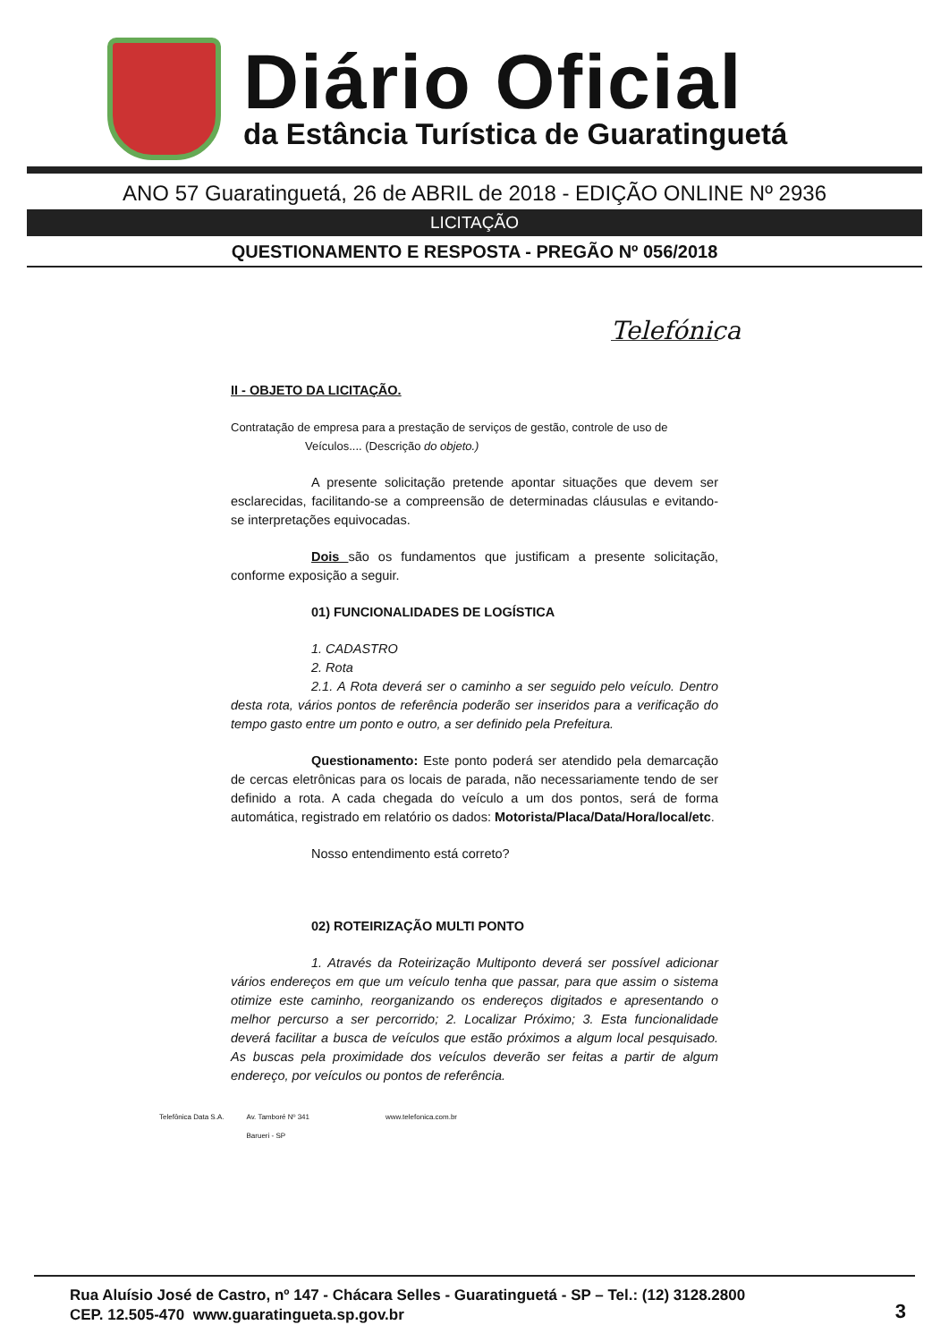Diário Oficial
da Estância Turística de Guaratinguetá
ANO 57 Guaratinguetá, 26 de ABRIL de 2018 - EDIÇÃO ONLINE Nº 2936
LICITAÇÃO
QUESTIONAMENTO E RESPOSTA - PREGÃO Nº 056/2018
Telefónica
II - OBJETO DA LICITAÇÃO.
Contratação de empresa para a prestação de serviços de gestão, controle de uso de
Veículos.... (Descrição do objeto.)
A presente solicitação pretende apontar situações que devem ser esclarecidas, facilitando-se a compreensão de determinadas cláusulas e evitando-se interpretações equivocadas.
Dois são os fundamentos que justificam a presente solicitação, conforme exposição a seguir.
01) FUNCIONALIDADES DE LOGÍSTICA
1. CADASTRO
2. Rota
2.1. A Rota deverá ser o caminho a ser seguido pelo veículo. Dentro desta rota, vários pontos de referência poderão ser inseridos para a verificação do tempo gasto entre um ponto e outro, a ser definido pela Prefeitura.
Questionamento: Este ponto poderá ser atendido pela demarcação de cercas eletrônicas para os locais de parada, não necessariamente tendo de ser definido a rota. A cada chegada do veículo a um dos pontos, será de forma automática, registrado em relatório os dados: Motorista/Placa/Data/Hora/local/etc.
Nosso entendimento está correto?
02) ROTEIRIZAÇÃO MULTI PONTO
1. Através da Roteirização Multiponto deverá ser possível adicionar vários endereços em que um veículo tenha que passar, para que assim o sistema otimize este caminho, reorganizando os endereços digitados e apresentando o melhor percurso a ser percorrido; 2. Localizar Próximo; 3. Esta funcionalidade deverá facilitar a busca de veículos que estão próximos a algum local pesquisado. As buscas pela proximidade dos veículos deverão ser feitas a partir de algum endereço, por veículos ou pontos de referência.
Telefônica Data S.A. Av. Tamboré Nº 341
Barueri - SP www.telefonica.com.br
Rua Aluísio José de Castro, nº 147 - Chácara Selles - Guaratinguetá - SP – Tel.: (12) 3128.2800
CEP. 12.505-470 www.guaratingueta.sp.gov.br
3